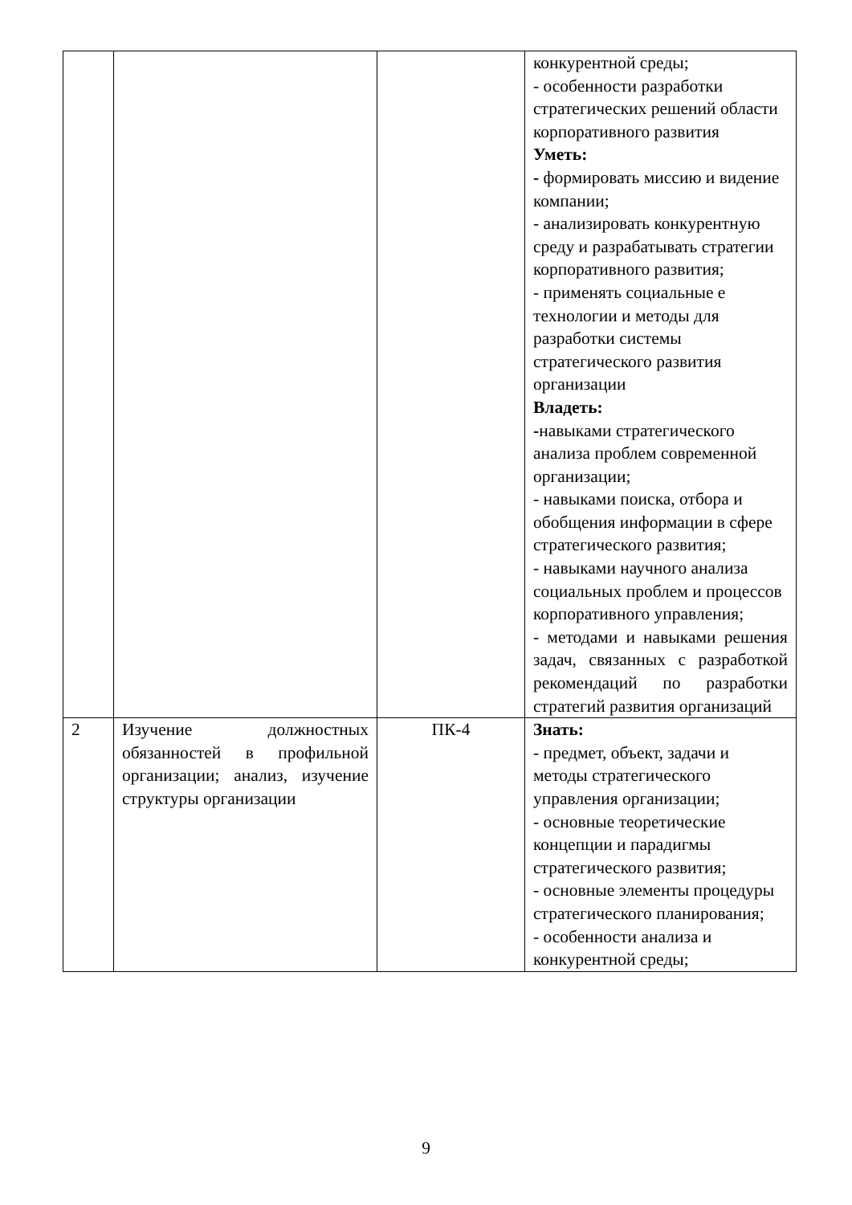| | | | конкурентной среды; - особенности разработки стратегических решений области корпоративного развития Уметь: - формировать миссию и видение компании; - анализировать конкурентную среду и разрабатывать стратегии корпоративного развития; - применять социальные е технологии и методы для разработки системы стратегического развития организации Владеть: - навыками стратегического анализа проблем современной организации; - навыками поиска, отбора и обобщения информации в сфере стратегического развития; - навыками научного анализа социальных проблем и процессов корпоративного управления; - методами и навыками решения задач, связанных с разработкой рекомендаций по разработки стратегий развития организаций |
| 2 | Изучение должностных обязанностей в профильной организации; анализ, изучение структуры организации | ПК-4 | Знать: - предмет, объект, задачи и методы стратегического управления организации; - основные теоретические концепции и парадигмы стратегического развития; - основные элементы процедуры стратегического планирования; - особенности анализа и конкурентной среды; |
9